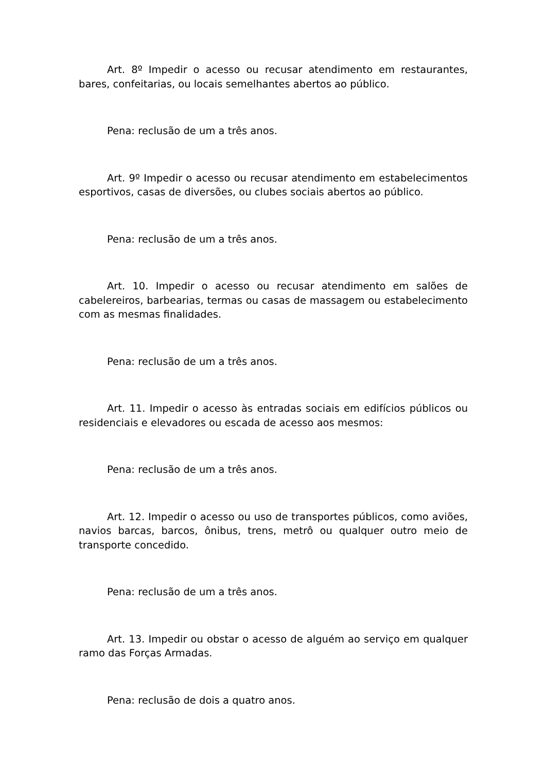Art. 8º Impedir o acesso ou recusar atendimento em restaurantes, bares, confeitarias, ou locais semelhantes abertos ao público.
Pena: reclusão de um a três anos.
Art. 9º Impedir o acesso ou recusar atendimento em estabelecimentos esportivos, casas de diversões, ou clubes sociais abertos ao público.
Pena: reclusão de um a três anos.
Art. 10. Impedir o acesso ou recusar atendimento em salões de cabelereiros, barbearias, termas ou casas de massagem ou estabelecimento com as mesmas finalidades.
Pena: reclusão de um a três anos.
Art. 11. Impedir o acesso às entradas sociais em edifícios públicos ou residenciais e elevadores ou escada de acesso aos mesmos:
Pena: reclusão de um a três anos.
Art. 12. Impedir o acesso ou uso de transportes públicos, como aviões, navios barcas, barcos, ônibus, trens, metrô ou qualquer outro meio de transporte concedido.
Pena: reclusão de um a três anos.
Art. 13. Impedir ou obstar o acesso de alguém ao serviço em qualquer ramo das Forças Armadas.
Pena: reclusão de dois a quatro anos.